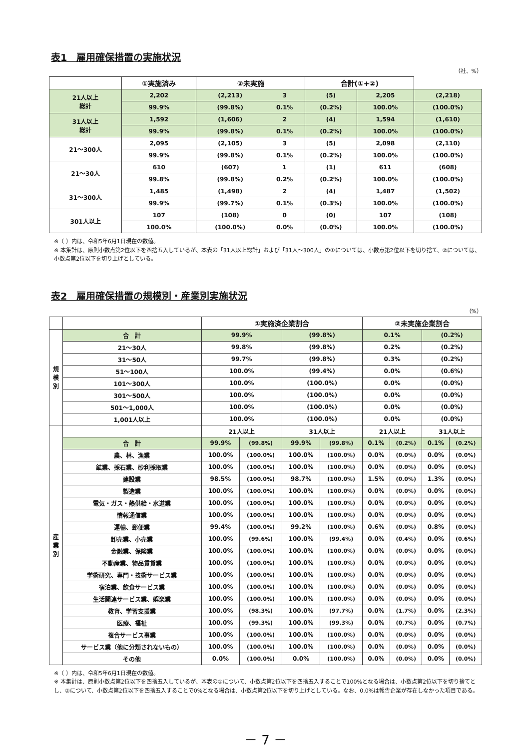表1　雇用確保措置の実施状況
（社、%）
| | ①実施済み | | ②未実施 | | 合計(①+②) | | |
| --- | --- | --- | --- | --- | --- | --- | --- |
| 21人以上 総計 | | 2,202 | (2,213) | 3 | (5) | 2,205 | (2,218) |
| | | 99.9% | (99.8%) | 0.1% | (0.2%) | 100.0% | (100.0%) |
| 31人以上 総計 | | 1,592 | (1,606) | 2 | (4) | 1,594 | (1,610) |
| | | 99.9% | (99.8%) | 0.1% | (0.2%) | 100.0% | (100.0%) |
| 21～300人 | | 2,095 | (2,105) | 3 | (5) | 2,098 | (2,110) |
| | | 99.9% | (99.8%) | 0.1% | (0.2%) | 100.0% | (100.0%) |
| 21～30人 | | 610 | (607) | 1 | (1) | 611 | (608) |
| | | 99.8% | (99.8%) | 0.2% | (0.2%) | 100.0% | (100.0%) |
| 31～300人 | | 1,485 | (1,498) | 2 | (4) | 1,487 | (1,502) |
| | | 99.9% | (99.7%) | 0.1% | (0.3%) | 100.0% | (100.0%) |
| 301人以上 | | 107 | (108) | 0 | (0) | 107 | (108) |
| | | 100.0% | (100.0%) | 0.0% | (0.0%) | 100.0% | (100.0%) |
※（ ）内は、令和5年6月1日現在の数値。
※ 本集計は、原則小数点第2位以下を四捨五入しているが、本表の「31人以上総計」および「31人～300人」の①については、小数点第2位以下を切り捨て、②については、小数点第2位以下を切り上げとしている。
表2　雇用確保措置の規模別・産業別実施状況
（%）
| | | ①実施済企業割合 | | | | ②未実施企業割合 | | | |
| --- | --- | --- | --- | --- | --- | --- | --- | --- | --- |
| 規 模 別 | 合 計 | 99.9% | | (99.8%) | | 0.1% | | (0.2%) | |
| | 21～30人 | 99.8% | | (99.8%) | | 0.2% | | (0.2%) | |
| | 31～50人 | 99.7% | | (99.8%) | | 0.3% | | (0.2%) | |
| | 51～100人 | 100.0% | | (99.4%) | | 0.0% | | (0.6%) | |
| | 101～300人 | 100.0% | | (100.0%) | | 0.0% | | (0.0%) | |
| | 301～500人 | 100.0% | | (100.0%) | | 0.0% | | (0.0%) | |
| | 501～1,000人 | 100.0% | | (100.0%) | | 0.0% | | (0.0%) | |
| | 1,001人以上 | 100.0% | | (100.0%) | | 0.0% | | (0.0%) | |
| 産 業 別 | | 21人以上 | | 31人以上 | | 21人以上 | | 31人以上 | |
| | 合 計 | 99.9% | (99.8%) | 99.9% | (99.8%) | 0.1% | (0.2%) | 0.1% | (0.2%) |
| | 農、林、漁業 | 100.0% | (100.0%) | 100.0% | (100.0%) | 0.0% | (0.0%) | 0.0% | (0.0%) |
| | 鉱業、採石業、砂利採取業 | 100.0% | (100.0%) | 100.0% | (100.0%) | 0.0% | (0.0%) | 0.0% | (0.0%) |
| | 建設業 | 98.5% | (100.0%) | 98.7% | (100.0%) | 1.5% | (0.0%) | 1.3% | (0.0%) |
| | 製造業 | 100.0% | (100.0%) | 100.0% | (100.0%) | 0.0% | (0.0%) | 0.0% | (0.0%) |
| | 電気・ガス・熱供給・水道業 | 100.0% | (100.0%) | 100.0% | (100.0%) | 0.0% | (0.0%) | 0.0% | (0.0%) |
| | 情報通信業 | 100.0% | (100.0%) | 100.0% | (100.0%) | 0.0% | (0.0%) | 0.0% | (0.0%) |
| | 運輸、郵便業 | 99.4% | (100.0%) | 99.2% | (100.0%) | 0.6% | (0.0%) | 0.8% | (0.0%) |
| | 卸売業、小売業 | 100.0% | (99.6%) | 100.0% | (99.4%) | 0.0% | (0.4%) | 0.0% | (0.6%) |
| | 金融業、保険業 | 100.0% | (100.0%) | 100.0% | (100.0%) | 0.0% | (0.0%) | 0.0% | (0.0%) |
| | 不動産業、物品賃貸業 | 100.0% | (100.0%) | 100.0% | (100.0%) | 0.0% | (0.0%) | 0.0% | (0.0%) |
| | 学術研究、専門・技術サービス業 | 100.0% | (100.0%) | 100.0% | (100.0%) | 0.0% | (0.0%) | 0.0% | (0.0%) |
| | 宿泊業、飲食サービス業 | 100.0% | (100.0%) | 100.0% | (100.0%) | 0.0% | (0.0%) | 0.0% | (0.0%) |
| | 生活関連サービス業、娯楽業 | 100.0% | (100.0%) | 100.0% | (100.0%) | 0.0% | (0.0%) | 0.0% | (0.0%) |
| | 教育、学習支援業 | 100.0% | (98.3%) | 100.0% | (97.7%) | 0.0% | (1.7%) | 0.0% | (2.3%) |
| | 医療、福祉 | 100.0% | (99.3%) | 100.0% | (99.3%) | 0.0% | (0.7%) | 0.0% | (0.7%) |
| | 複合サービス事業 | 100.0% | (100.0%) | 100.0% | (100.0%) | 0.0% | (0.0%) | 0.0% | (0.0%) |
| | サービス業（他に分類されないもの） | 100.0% | (100.0%) | 100.0% | (100.0%) | 0.0% | (0.0%) | 0.0% | (0.0%) |
| | その他 | 0.0% | (100.0%) | 0.0% | (100.0%) | 0.0% | (0.0%) | 0.0% | (0.0%) |
※（ ）内は、令和5年6月1日現在の数値。
※ 本集計は、原則小数点第2位以下を四捨五入しているが、本表の①について、小数点第2位以下を四捨五入することで100%となる場合は、小数点第2位以下を切り捨てとし、②について、小数点第2位以下を四捨五入することで0%となる場合は、小数点第2位以下を切り上げとしている。なお、0.0%は報告企業が存在しなかった項目である。
－ 7 －